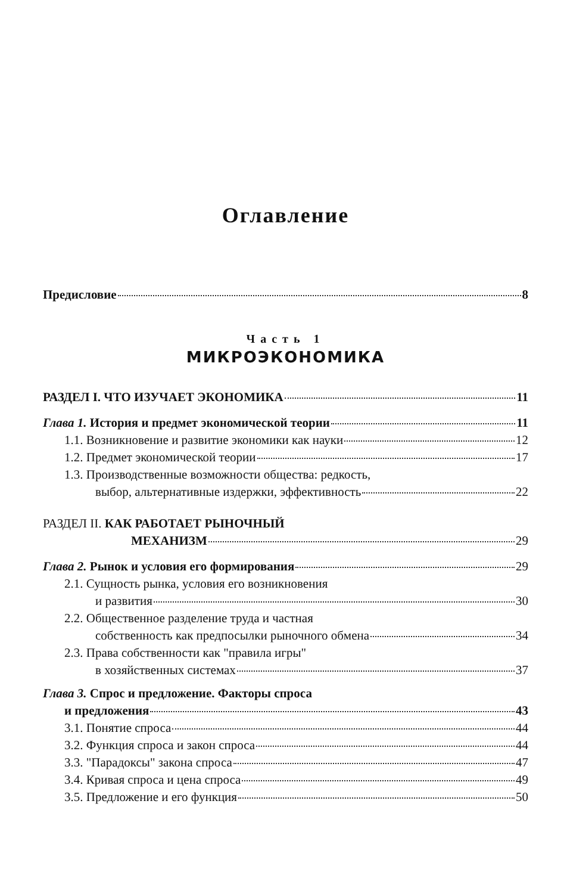Оглавление
Предисловие 8
Часть 1
МИКРОЭКОНОМИКА
РАЗДЕЛ I. ЧТО ИЗУЧАЕТ ЭКОНОМИКА 11
Глава 1. История и предмет экономической теории 11
1.1. Возникновение и развитие экономики как науки 12
1.2. Предмет экономической теории 17
1.3. Производственные возможности общества: редкость,
выбор, альтернативные издержки, эффективность 22
РАЗДЕЛ II. КАК РАБОТАЕТ РЫНОЧНЫЙ
МЕХАНИЗМ 29
Глава 2. Рынок и условия его формирования 29
2.1. Сущность рынка, условия его возникновения
и развития 30
2.2. Общественное разделение труда и частная
собственность как предпосылки рыночного обмена 34
2.3. Права собственности как "правила игры"
в хозяйственных системах 37
Глава 3. Спрос и предложение. Факторы спроса
и предложения 43
3.1. Понятие спроса 44
3.2. Функция спроса и закон спроса 44
3.3. "Парадоксы" закона спроса 47
3.4. Кривая спроса и цена спроса 49
3.5. Предложение и его функция 50